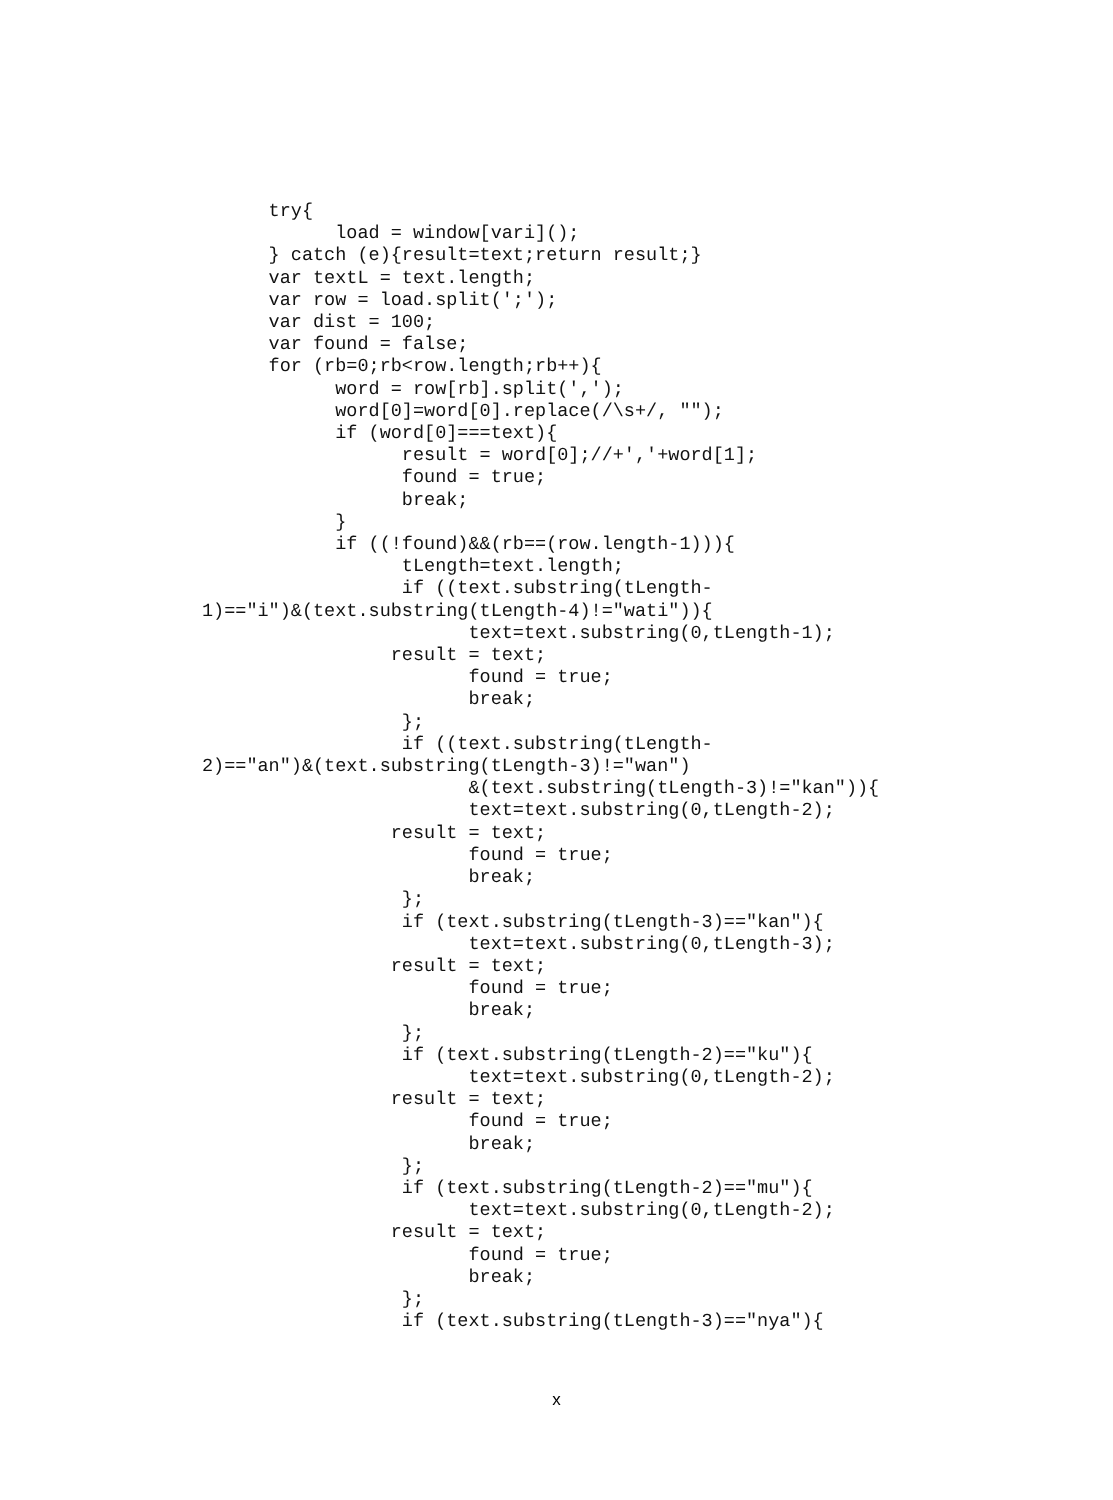try{
            load = window[vari]();
      } catch (e){result=text;return result;}
      var textL = text.length;
      var row = load.split(';');
      var dist = 100;
      var found = false;
      for (rb=0;rb<row.length;rb++){
            word = row[rb].split(',');
            word[0]=word[0].replace(/\s+/, "");
            if (word[0]===text){
                  result = word[0];//+','+word[1];
                  found = true;
                  break;
            }
            if ((!found)&&(rb==(row.length-1))){
                  tLength=text.length;
                  if ((text.substring(tLength-
1)=="i")&(text.substring(tLength-4)!="wati")){
                        text=text.substring(0,tLength-1);
                 result = text;
                        found = true;
                        break;
                  };
                  if ((text.substring(tLength-
2)=="an")&(text.substring(tLength-3)!="wan")
                        &(text.substring(tLength-3)!="kan")){
                        text=text.substring(0,tLength-2);
                 result = text;
                        found = true;
                        break;
                  };
                  if (text.substring(tLength-3)=="kan"){
                        text=text.substring(0,tLength-3);
                 result = text;
                        found = true;
                        break;
                  };
                  if (text.substring(tLength-2)=="ku"){
                        text=text.substring(0,tLength-2);
                 result = text;
                        found = true;
                        break;
                  };
                  if (text.substring(tLength-2)=="mu"){
                        text=text.substring(0,tLength-2);
                 result = text;
                        found = true;
                        break;
                  };
                  if (text.substring(tLength-3)=="nya"){
x